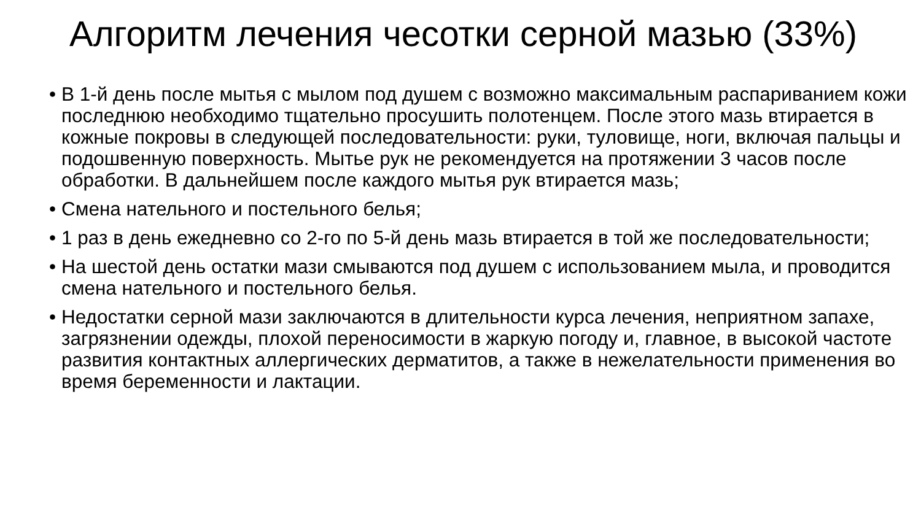Алгоритм лечения чесотки серной мазью (33%)
• В 1-й день после мытья с мылом под душем с возможно максимальным распариванием кожи последнюю необходимо тщательно просушить полотенцем. После этого мазь втирается в кожные покровы в следующей последовательности: руки, туловище, ноги, включая пальцы и подошвенную поверхность. Мытье рук не рекомендуется на протяжении 3 часов после обработки. В дальнейшем после каждого мытья рук втирается мазь;
• Смена нательного и постельного белья;
• 1 раз в день ежедневно со 2-го по 5-й день мазь втирается в той же последовательности;
• На шестой день остатки мази смываются под душем с использованием мыла, и проводится смена нательного и постельного белья.
• Недостатки серной мази заключаются в длительности курса лечения, неприятном запахе, загрязнении одежды, плохой переносимости в жаркую погоду и, главное, в высокой частоте развития контактных аллергических дерматитов, а также в нежелательности применения во время беременности и лактации.